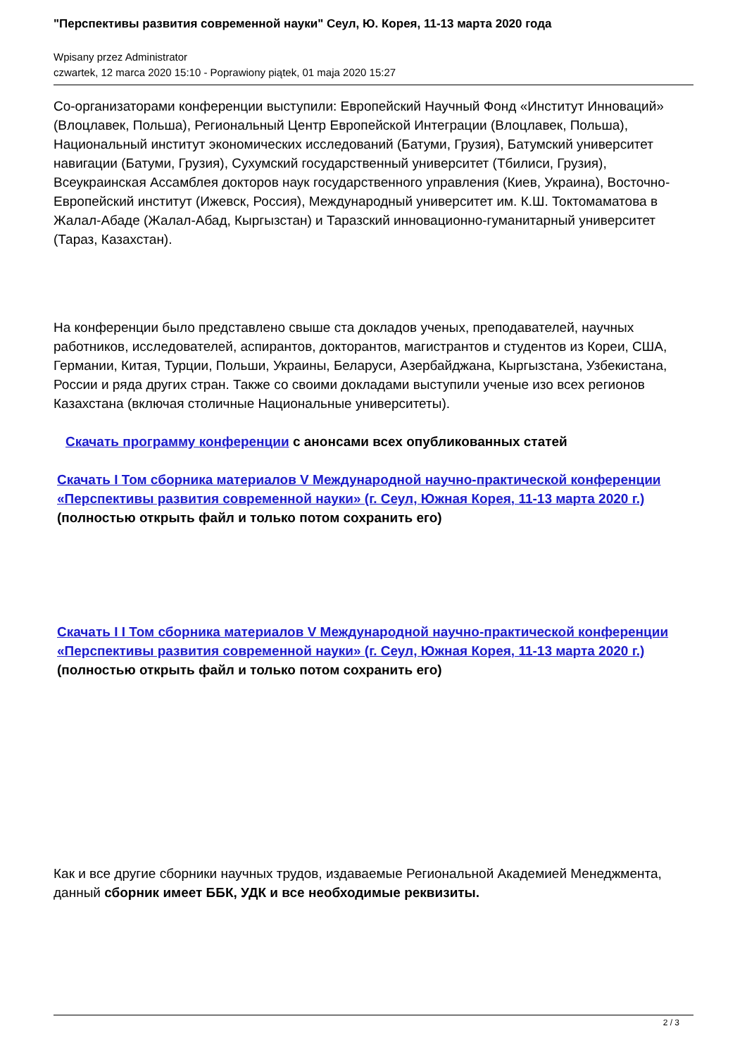"Перспективы развития современной науки" Сеул, Ю. Корея, 11-13 марта 2020 года
Wpisany przez Administrator
czwartek, 12 marca 2020 15:10 - Poprawiony piątek, 01 maja 2020 15:27
Со-организаторами конференции выступили: Европейский Научный Фонд «Институт Инноваций» (Влоцлавек, Польша), Региональный Центр Европейской Интеграции (Влоцлавек, Польша), Национальный институт экономических исследований (Батуми, Грузия), Батумский университет навигации (Батуми, Грузия), Сухумский государственный университет (Тбилиси, Грузия), Всеукраинская Ассамблея докторов наук государственного управления (Киев, Украина), Восточно-Европейский институт (Ижевск, Россия), Международный университет им. К.Ш. Токтомаматова в Жалал-Абаде (Жалал-Абад, Кыргызстан) и Таразский инновационно-гуманитарный университет (Тараз, Казахстан).
На конференции было представлено свыше ста докладов ученых, преподавателей, научных работников, исследователей, аспирантов, докторантов, магистрантов и студентов из Кореи, США, Германии, Китая, Турции, Польши, Украины, Беларуси, Азербайджана, Кыргызстана, Узбекистана, России и ряда других стран. Также со своими докладами выступили ученые изо всех регионов Казахстана (включая столичные Национальные университеты).
Скачать программу конференции с анонсами всех опубликованных статей
Скачать I Том сборника материалов V Международной научно-практической конференции «Перспективы развития современной науки» (г. Сеул, Южная Корея, 11-13 марта 2020 г.) (полностью открыть файл и только потом сохранить его)
Скачать I I Том сборника материалов V Международной научно-практической конференции «Перспективы развития современной науки» (г. Сеул, Южная Корея, 11-13 марта 2020 г.) (полностью открыть файл и только потом сохранить его)
Как и все другие сборники научных трудов, издаваемые Региональной Академией Менеджмента, данный сборник имеет ББК, УДК и все необходимые реквизиты.
2 / 3